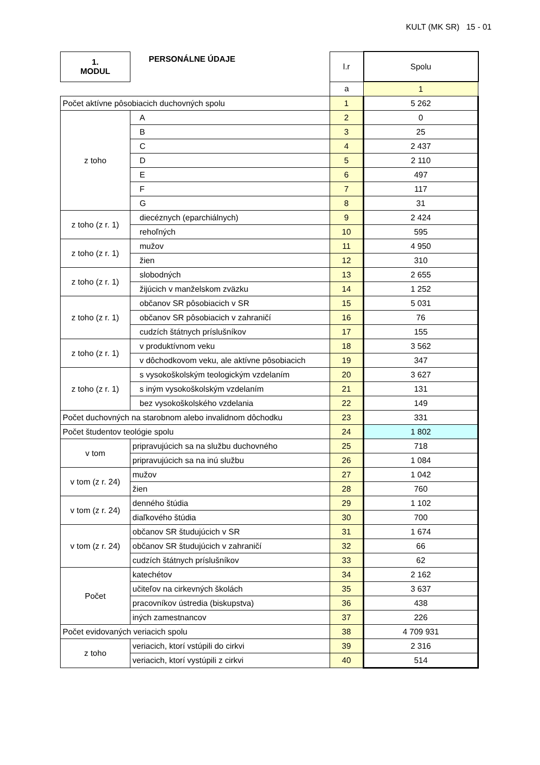KULT (MK SR) 15 - 01
| 1. MODUL | PERSONÁLNE ÚDAJE | l.r | Spolu |
| | | a | 1 |
| Počet aktívne pôsobiacich duchovných spolu | | 1 | 5 262 |
| z toho | A | 2 | 0 |
| | B | 3 | 25 |
| | C | 4 | 2 437 |
| | D | 5 | 2 110 |
| | E | 6 | 497 |
| | F | 7 | 117 |
| | G | 8 | 31 |
| z toho (z r. 1) | diecéznych (eparchiálnych) | 9 | 2 424 |
| | rehoľných | 10 | 595 |
| z toho (z r. 1) | mužov | 11 | 4 950 |
| | žien | 12 | 310 |
| z toho (z r. 1) | slobodných | 13 | 2 655 |
| | žijúcich v manželskom zväzku | 14 | 1 252 |
| z toho (z r. 1) | občanov SR pôsobiacich v SR | 15 | 5 031 |
| | občanov SR pôsobiacich v zahraničí | 16 | 76 |
| | cudzích štátnych príslušníkov | 17 | 155 |
| z toho (z r. 1) | v produktívnom veku | 18 | 3 562 |
| | v dôchodkovom veku, ale aktívne pôsobiacich | 19 | 347 |
| z toho (z r. 1) | s vysokoškolským teologickým vzdelaním | 20 | 3 627 |
| | s iným vysokoškolským vzdelaním | 21 | 131 |
| | bez vysokoškolského vzdelania | 22 | 149 |
| Počet duchovných na starobnom alebo invalidnom dôchodku | | 23 | 331 |
| Počet študentov teológie spolu | | 24 | 1 802 |
| v tom | pripravujúcich sa na službu duchovného | 25 | 718 |
| | pripravujúcich sa na inú službu | 26 | 1 084 |
| v tom (z r. 24) | mužov | 27 | 1 042 |
| | žien | 28 | 760 |
| v tom (z r. 24) | denného štúdia | 29 | 1 102 |
| | diaľkového štúdia | 30 | 700 |
| v tom (z r. 24) | občanov SR študujúcich v SR | 31 | 1 674 |
| | občanov SR študujúcich v zahraničí | 32 | 66 |
| | cudzích štátnych príslušníkov | 33 | 62 |
| Počet | katechétov | 34 | 2 162 |
| | učiteľov na cirkevných školách | 35 | 3 637 |
| | pracovníkov ústredia (biskupstva) | 36 | 438 |
| | iných zamestnancov | 37 | 226 |
| Počet evidovaných veriacich spolu | | 38 | 4 709 931 |
| z toho | veriacich, ktorí vstúpili do cirkvi | 39 | 2 316 |
| | veriacich, ktorí vystúpili z cirkvi | 40 | 514 |